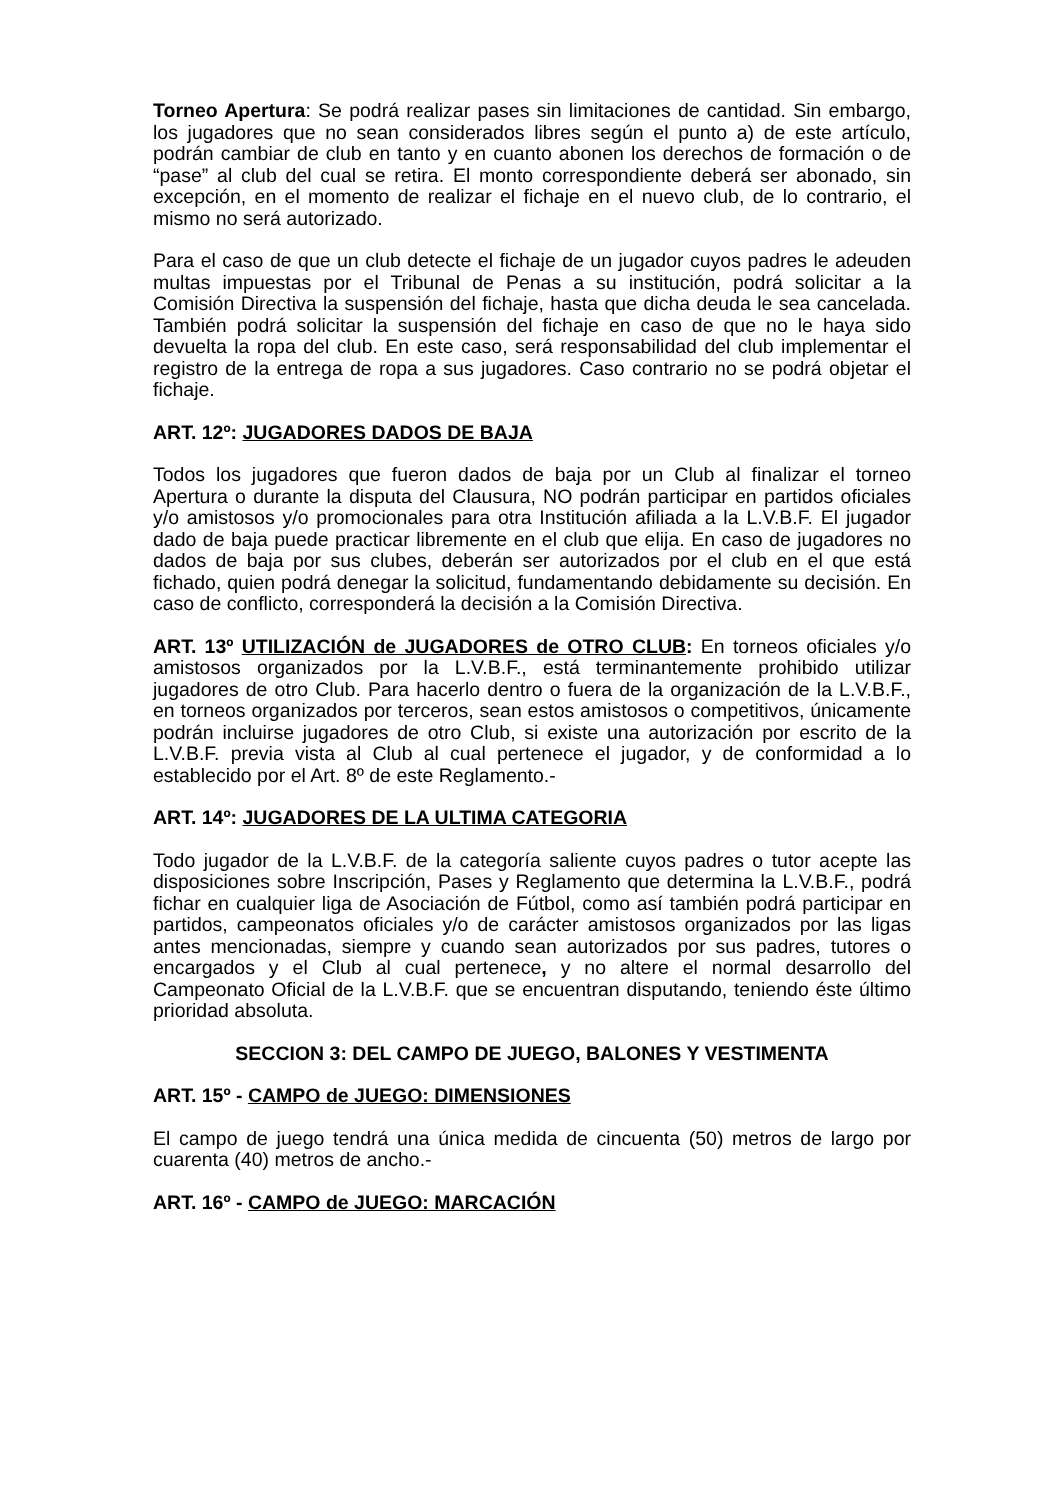Torneo Apertura: Se podrá realizar pases sin limitaciones de cantidad. Sin embargo, los jugadores que no sean considerados libres según el punto a) de este artículo, podrán cambiar de club en tanto y en cuanto abonen los derechos de formación o de “pase” al club del cual se retira. El monto correspondiente deberá ser abonado, sin excepción, en el momento de realizar el fichaje en el nuevo club, de lo contrario, el mismo no será autorizado.
Para el caso de que un club detecte el fichaje de un jugador cuyos padres le adeuden multas impuestas por el Tribunal de Penas a su institución, podrá solicitar a la Comisión Directiva la suspensión del fichaje, hasta que dicha deuda le sea cancelada. También podrá solicitar la suspensión del fichaje en caso de que no le haya sido devuelta la ropa del club. En este caso, será responsabilidad del club implementar el registro de la entrega de ropa a sus jugadores. Caso contrario no se podrá objetar el fichaje.
ART. 12º: JUGADORES DADOS DE BAJA
Todos los jugadores que fueron dados de baja por un Club al finalizar el torneo Apertura o durante la disputa del Clausura, NO podrán participar en partidos oficiales y/o amistosos y/o promocionales para otra Institución afiliada a la L.V.B.F. El jugador dado de baja puede practicar libremente en el club que elija. En caso de jugadores no dados de baja por sus clubes, deberán ser autorizados por el club en el que está fichado, quien podrá denegar la solicitud, fundamentando debidamente su decisión. En caso de conflicto, corresponderá la decisión a la Comisión Directiva.
ART. 13º UTILIZACIÓN de JUGADORES de OTRO CLUB: En torneos oficiales y/o amistosos organizados por la L.V.B.F., está terminantemente prohibido utilizar jugadores de otro Club. Para hacerlo dentro o fuera de la organización de la L.V.B.F., en torneos organizados por terceros, sean estos amistosos o competitivos, únicamente podrán incluirse jugadores de otro Club, si existe una autorización por escrito de la L.V.B.F. previa vista al Club al cual pertenece el jugador, y de conformidad a lo establecido por el Art. 8º de este Reglamento.-
ART. 14º: JUGADORES DE LA ULTIMA CATEGORIA
Todo jugador de la L.V.B.F. de la categoría saliente cuyos padres o tutor acepte las disposiciones sobre Inscripción, Pases y Reglamento que determina la L.V.B.F., podrá fichar en cualquier liga de Asociación de Fútbol, como así también podrá participar en partidos, campeonatos oficiales y/o de carácter amistosos organizados por las ligas antes mencionadas, siempre y cuando sean autorizados por sus padres, tutores o encargados y el Club al cual pertenece, y no altere el normal desarrollo del Campeonato Oficial de la L.V.B.F. que se encuentran disputando, teniendo éste último prioridad absoluta.
SECCION 3: DEL CAMPO DE JUEGO, BALONES Y VESTIMENTA
ART. 15º - CAMPO de JUEGO: DIMENSIONES
El campo de juego tendrá una única medida de cincuenta (50) metros de largo por cuarenta (40) metros de ancho.-
ART. 16º - CAMPO de JUEGO: MARCACIÓN